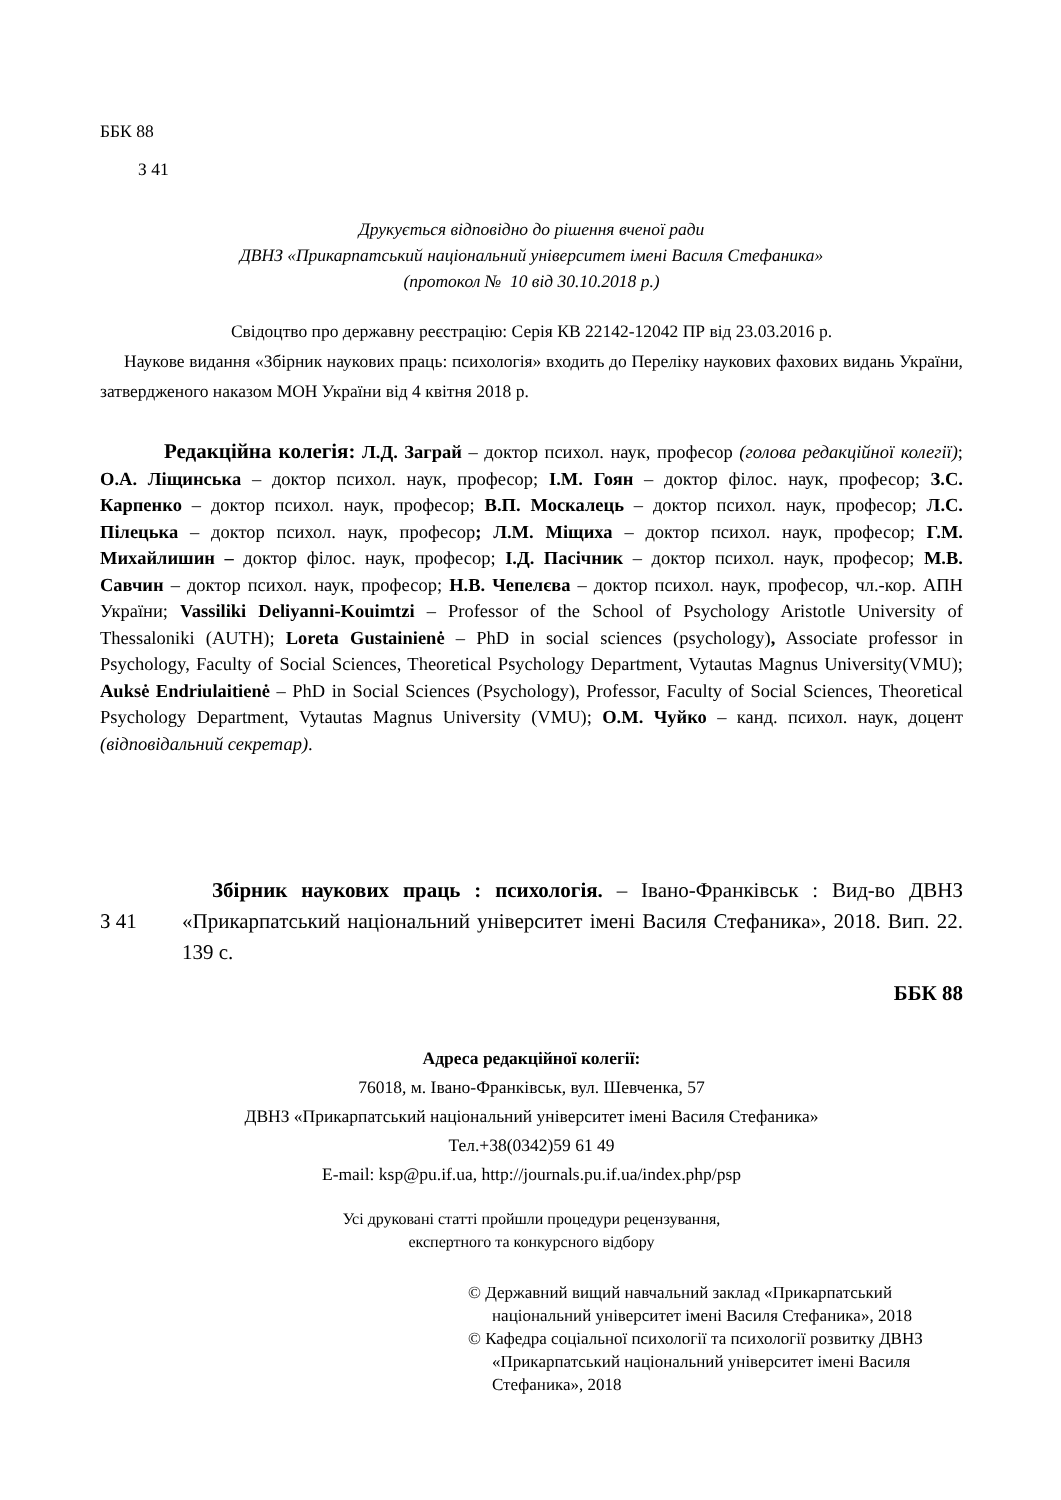ББК 88
З 41
Друкується відповідно до рішення вченої ради
ДВНЗ «Прикарпатський національний університет імені Василя Стефаника»
(протокол № 10 від 30.10.2018 р.)
Свідоцтво про державну реєстрацію: Серія КВ 22142-12042 ПР від 23.03.2016 р.
Наукове видання «Збірник наукових праць: психологія» входить до Переліку наукових фахових видань України, затвердженого наказом МОН України від 4 квітня 2018 р.
Редакційна колегія: Л.Д. Заграй – доктор психол. наук, професор (голова редакційної колегії); О.А. Ліщинська – доктор психол. наук, професор; І.М. Гоян – доктор філос. наук, професор; З.С. Карпенко – доктор психол. наук, професор; В.П. Москалець – доктор психол. наук, професор; Л.С. Пілецька – доктор психол. наук, професор; Л.М. Міщиха – доктор психол. наук, професор; Г.М. Михайлишин – доктор філос. наук, професор; І.Д. Пасічник – доктор психол. наук, професор; М.В. Савчин – доктор психол. наук, професор; Н.В. Чепелєва – доктор психол. наук, професор, чл.-кор. АПН України; Vassiliki Deliyanni-Kouimtzi – Professor of the School of Psychology Aristotle University of Thessaloniki (AUTH); Loreta Gustainienė – PhD in social sciences (psychology), Associate professor in Psychology, Faculty of Social Sciences, Theoretical Psychology Department, Vytautas Magnus University(VMU); Auksė Endriulaitienė – PhD in Social Sciences (Psychology), Professor, Faculty of Social Sciences, Theoretical Psychology Department, Vytautas Magnus University (VMU); О.М. Чуйко – канд. психол. наук, доцент (відповідальний секретар).
З 41
Збірник наукових праць : психологія. – Івано-Франківськ : Вид-во ДВНЗ «Прикарпатський національний університет імені Василя Стефаника», 2018. Вип. 22. 139 с.
ББК 88
Адреса редакційної колегії:
76018, м. Івано-Франківськ, вул. Шевченка, 57
ДВНЗ «Прикарпатський національний університет імені Василя Стефаника»
Тел.+38(0342)59 61 49
E-mail: ksp@pu.if.ua, http://journals.pu.if.ua/index.php/psp
Усі друковані статті пройшли процедури рецензування,
експертного та конкурсного відбору
© Державний вищий навчальний заклад «Прикарпатський національний університет імені Василя Стефаника», 2018
© Кафедра соціальної психології та психології розвитку ДВНЗ «Прикарпатський національний університет імені Василя Стефаника», 2018